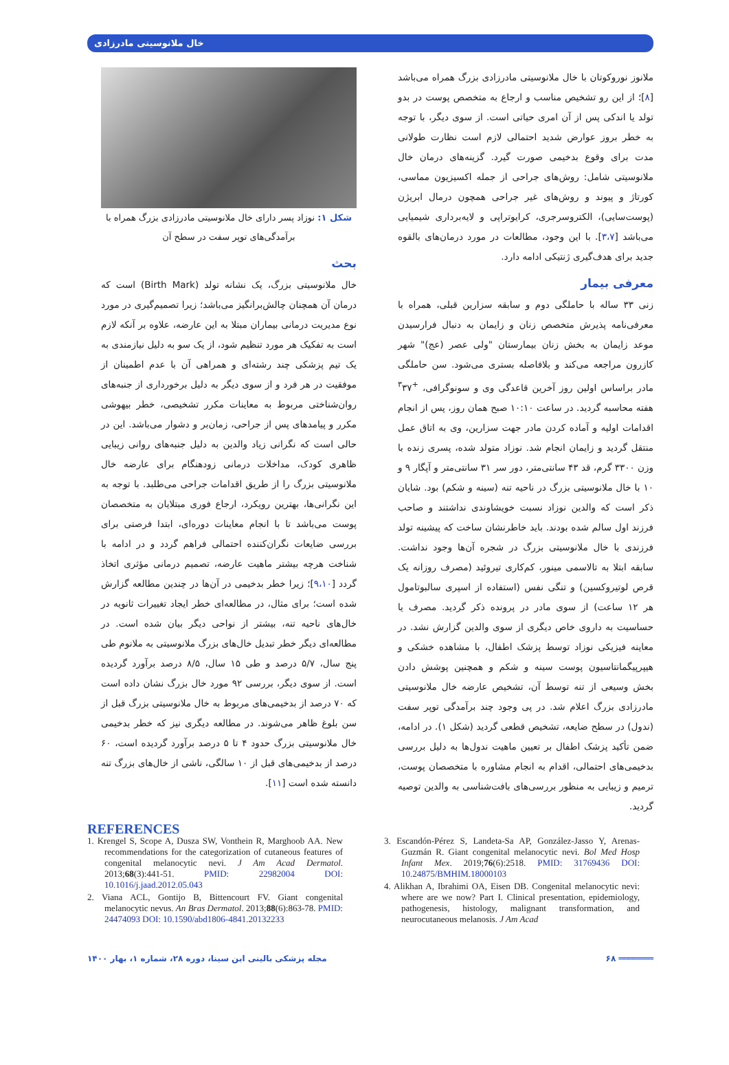خال ملانوسیتی مادرزادی
ملانوز نوروکوتان با خال ملانوسیتی مادرزادی بزرگ همراه می‌باشد [۸]؛ از این رو تشخیص مناسب و ارجاع به متخصص پوست در بدو تولد یا اندکی پس از آن امری حیاتی است. از سوی دیگر، با توجه به خطر بروز عوارض شدید احتمالی لازم است نظارت طولانی مدت برای وقوع بدخیمی صورت گیرد. گزینه‌های درمان خال ملانوسیتی شامل: روش‌های جراحی از جمله اکسیزیون مماسی، کورتاژ و پیوند و روش‌های غیر جراحی همچون درمال ابریژن (پوست‌سایی)، الکتروسرجری، کرایوتراپی و لایه‌برداری شیمیایی می‌باشد [۳،۷]. با این وجود، مطالعات در مورد درمان‌های بالقوه جدید برای هدف‌گیری ژنتیکی ادامه دارد.
معرفی بیمار
زنی ۳۳ ساله با حاملگی دوم و سابقه سزارین قبلی، همراه با معرفی‌نامه پذیرش متخصص زنان و زایمان به دنبال فرارسیدن موعد زایمان به بخش زنان بیمارستان "ولی عصر (عج)" شهر کازرون مراجعه می‌کند و بلافاصله بستری می‌شود. سن حاملگی مادر براساس اولین روز آخرین قاعدگی وی و سونوگرافی، <sup>+۳</sup>۳۷ هفته محاسبه گردید. در ساعت ۱۰:۱۰ صبح همان روز، پس از انجام اقدامات اولیه و آماده کردن مادر جهت سزارین، وی به اتاق عمل منتقل گردید و زایمان انجام شد. نوزاد متولد شده، پسری زنده با وزن ۳۳۰۰ گرم، قد ۴۳ سانتی‌متر، دور سر ۳۱ سانتی‌متر و آپگار ۹ و ۱۰ با خال ملانوسیتی بزرگ در ناحیه تنه (سینه و شکم) بود. شایان ذکر است که والدین نوزاد نسبت خویشاوندی نداشتند و صاحب فرزند اول سالم شده بودند. باید خاطرنشان ساخت که پیشینه تولد فرزندی با خال ملانوسیتی بزرگ در شجره آن‌ها وجود نداشت. سابقه ابتلا به تالاسمی مینور، کم‌کاری تیروئید (مصرف روزانه یک قرص لوتیروکسین) و تنگی نفس (استفاده از اسپری سالبوتامول هر ۱۲ ساعت) از سوی مادر در پرونده ذکر گردید. مصرف یا حساسیت به داروی خاص دیگری از سوی والدین گزارش نشد. در معاینه فیزیکی نوزاد توسط پزشک اطفال، با مشاهده خشکی و هیپرپیگمانتاسیون پوست سینه و شکم و همچنین پوشش دادن بخش وسیعی از تنه توسط آن، تشخیص عارضه خال ملانوسیتی مادرزادی بزرگ اعلام شد. در پی وجود چند برآمدگی توپر سفت (ندول) در سطح ضایعه، تشخیص قطعی گردید (شکل ۱). در ادامه، ضمن تأکید پزشک اطفال بر تعیین ماهیت ندول‌ها به دلیل بررسی بدخیمی‌های احتمالی، اقدام به انجام مشاوره با متخصصان پوست، ترمیم و زیبایی به منظور بررسی‌های بافت‌شناسی به والدین توصیه گردید.
شکل ۱: نوزاد پسر دارای خال ملانوسیتی مادرزادی بزرگ همراه با برآمدگی‌های توپر سفت در سطح آن
بحث
خال ملانوسیتی بزرگ، یک نشانه تولد (Birth Mark) است که درمان آن همچنان چالش‌برانگیز می‌باشد؛ زیرا تصمیم‌گیری در مورد نوع مدیریت درمانی بیماران مبتلا به این عارضه، علاوه بر آنکه لازم است به تفکیک هر مورد تنظیم شود، از یک سو به دلیل نیازمندی به یک تیم پزشکی چند رشته‌ای و همراهی آن با عدم اطمینان از موفقیت در هر فرد و از سوی دیگر به دلیل برخورداری از جنبه‌های روان‌شناختی مربوط به معاینات مکرر تشخیصی، خطر بیهوشی مکرر و پیامدهای پس از جراحی، زمان‌بر و دشوار می‌باشد. این در حالی است که نگرانی زیاد والدین به دلیل جنبه‌های روانی زیبایی ظاهری کودک، مداخلات درمانی زودهنگام برای عارضه خال ملانوسیتی بزرگ را از طریق اقدامات جراحی می‌طلبد. با توجه به این نگرانی‌ها، بهترین رویکرد، ارجاع فوری مبتلایان به متخصصان پوست می‌باشد تا با انجام معاینات دوره‌ای، ابتدا فرصتی برای بررسی ضایعات نگران‌کننده احتمالی فراهم گردد و در ادامه با شناخت هرچه بیشتر ماهیت عارضه، تصمیم درمانی مؤثری اتخاذ گردد [۹،۱۰]؛ زیرا خطر بدخیمی در آن‌ها در چندین مطالعه گزارش شده است؛ برای مثال، در مطالعه‌ای خطر ایجاد تغییرات ثانویه در خال‌های ناحیه تنه، بیشتر از نواحی دیگر بیان شده است. در مطالعه‌ای دیگر خطر تبدیل خال‌های بزرگ ملانوسیتی به ملانوم طی پنج سال، ۵/۷ درصد و طی ۱۵ سال، ۸/۵ درصد برآورد گردیده است. از سوی دیگر، بررسی ۹۲ مورد خال بزرگ نشان داده است که ۷۰ درصد از بدخیمی‌های مربوط به خال ملانوسیتی بزرگ قبل از سن بلوغ ظاهر می‌شوند. در مطالعه دیگری نیز که خطر بدخیمی خال ملانوسیتی بزرگ حدود ۴ تا ۵ درصد برآورد گردیده است، ۶۰ درصد از بدخیمی‌های قبل از ۱۰ سالگی، ناشی از خال‌های بزرگ تنه دانسته شده است [۱۱].
REFERENCES
1. Krengel S, Scope A, Dusza SW, Vonthein R, Marghoob AA. New recommendations for the categorization of cutaneous features of congenital melanocytic nevi. J Am Acad Dermatol. 2013;68(3):441-51. PMID: 22982004 DOI: 10.1016/j.jaad.2012.05.043
2. Viana ACL, Gontijo B, Bittencourt FV. Giant congenital melanocytic nevus. An Bras Dermatol. 2013;88(6):863-78. PMID: 24474093 DOI: 10.1590/abd1806-4841.20132233
3. Escandón-Pérez S, Landeta-Sa AP, González-Jasso Y, Arenas-Guzmán R. Giant congenital melanocytic nevi. Bol Med Hosp Infant Mex. 2019;76(6):2518. PMID: 31769436 DOI: 10.24875/BMHIM.18000103
4. Alikhan A, Ibrahimi OA, Eisen DB. Congenital melanocytic nevi: where are we now? Part I. Clinical presentation, epidemiology, pathogenesis, histology, malignant transformation, and neurocutaneous melanosis. J Am Acad
مجله پزشکی بالینی ابن سینا، دوره ۲۸، شماره ۱، بهار ۱۴۰۰ ۶۸ ═══════